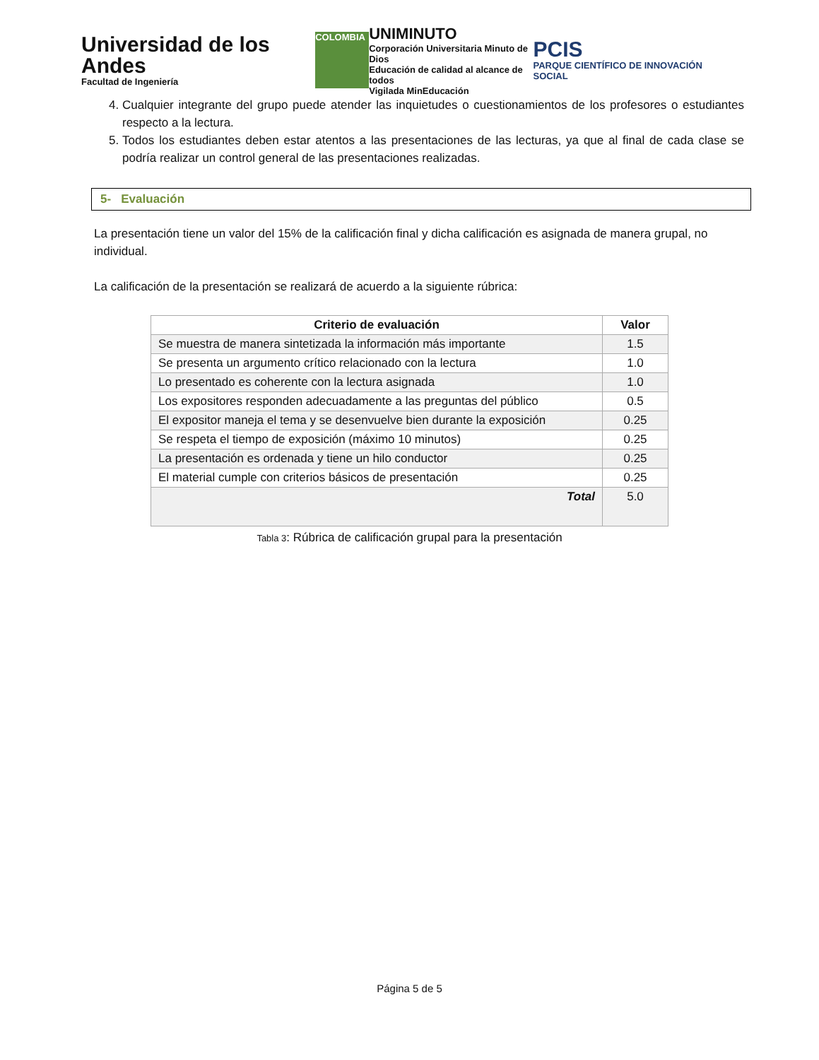Universidad de los Andes
Facultad de Ingeniería
COLOMBIA
UNIMINUTO
Corporación Universitaria Minuto de Dios
Educación de calidad al alcance de todos
Vigilada MinEducación
PCIS
PARQUE CIENTÍFICO DE INNOVACIÓN SOCIAL
4. Cualquier integrante del grupo puede atender las inquietudes o cuestionamientos de los profesores o estudiantes respecto a la lectura.
5. Todos los estudiantes deben estar atentos a las presentaciones de las lecturas, ya que al final de cada clase se podría realizar un control general de las presentaciones realizadas.
5- Evaluación
La presentación tiene un valor del 15% de la calificación final y dicha calificación es asignada de manera grupal, no individual.
La calificación de la presentación se realizará de acuerdo a la siguiente rúbrica:
| Criterio de evaluación | Valor |
| --- | --- |
| Se muestra de manera sintetizada la información más importante | 1.5 |
| Se presenta un argumento crítico relacionado con la lectura | 1.0 |
| Lo presentado es coherente con la lectura asignada | 1.0 |
| Los expositores responden adecuadamente a las preguntas del público | 0.5 |
| El expositor maneja el tema y se desenvuelve bien durante la exposición | 0.25 |
| Se respeta el tiempo de exposición (máximo 10 minutos) | 0.25 |
| La presentación es ordenada y tiene un hilo conductor | 0.25 |
| El material cumple con criterios básicos de presentación | 0.25 |
| Total | 5.0 |
Tabla 3: Rúbrica de calificación grupal para la presentación
Página 5 de 5